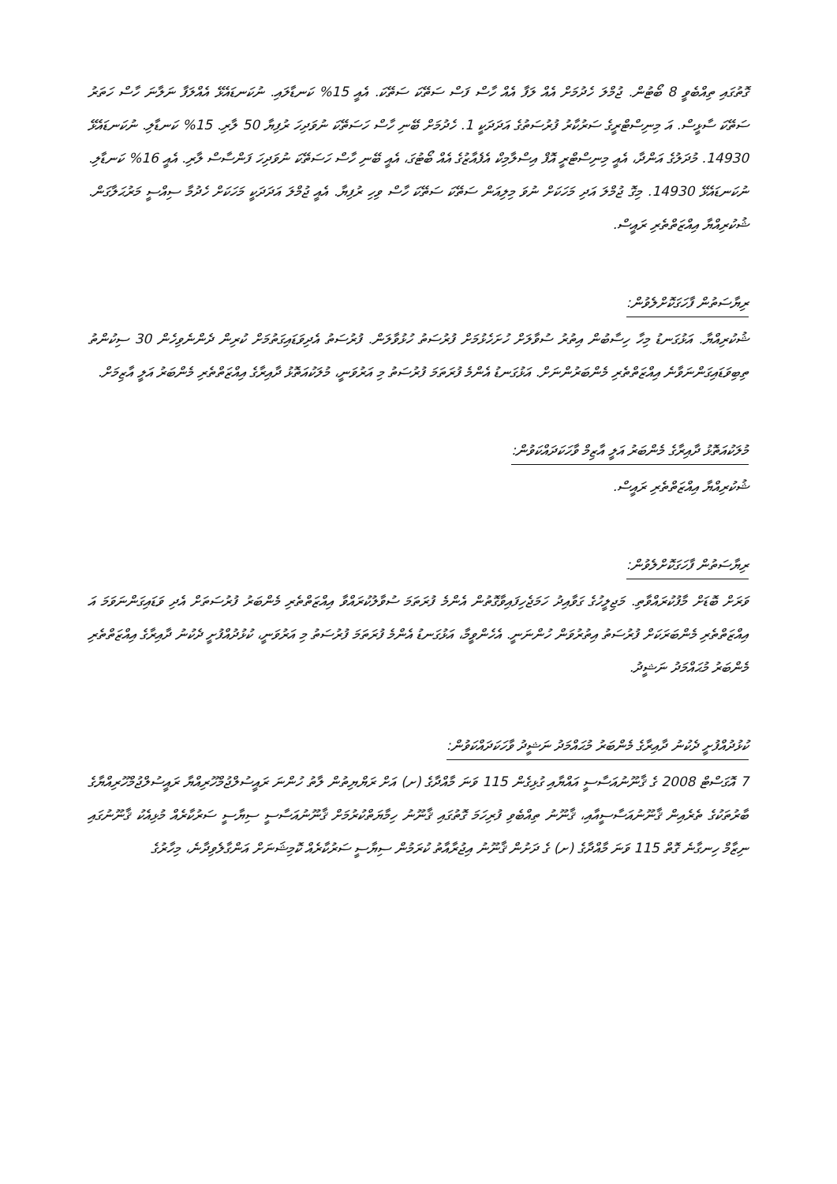ގޮތުގައި ތިއްބެވީ 8 ބޯޓުން. ޖުމްލަ ހެދުމަށް އެއް ލަފާ އެއް ހާސް ފަސް ސަތޭކަ ސަތޭކަ. އެއީ 15% ކަނޑާލައި. ނުކަނޑައެޅޭ އެއްލަފާ ނަލާނަ ހާސް ހަތަރު ސަތޭކަ ސާޅީސް. އަ މިނިސްޓްރީގެ ސަރުކާރު ފުރުސަތުގެ އަދަދަކީ 1. ހެދުމަށް ބޭނި ހާސް ހަސަތޭކަ ނުވަދިހަ ރުފިޔާ 50 ލާރި. 15% ކަނޑާލި. ނުކަނޑައެޅޭ 14930. މުދަލުގެ އަންދާ، އެއީ މިނިސްޓްރީ އޮފް އިސްލާމިކް އެފެއާޒުގެ އެއް ބޯޓުގަ، އެއީ ބޭނި ހާސް ހަސަތޭކަ ނުވަދިހަ ފަންސާސް ލާރި. އެއީ 16% ކަނޑާލި. ނުކަނޑައެޅޭ 14930. މިގޮ ޖުމްލަ އަދި މަހަކަށް ނުވަ މިލިއަން ސަތޭކަ ސަތޭކަ ހާސް ވިހި ރުފިޔާ. އެއީ ޖުމްލަ އަދަދަކީ މަހަކަށް ހެދުމާ ސިއްސީ މަރުޙަލާގަން. ޝުކުރިއްޔާ އިއްޒަތްތެރި ރައީސް.
ރިޔާސަތުން ފާހަގަކޮށްލެވުން:
ޝުކުރިއްޔާ. އަޅުގަނޑު މިހާ ހިސާބުން އިތުރު ސުވާލަށް ހުށަހެޅުމަށް ފުރުސަތު ހުޅުވާލަން. ފުރުސަތު އެދިވަޑައިގަތުމަށް ކުރިން ދެންނެވިހެން 30 ސިކުންތު ތިބިވަޑައިގަންނަވާނެ އިއްޒަތްތެރި މެންބަރުންނަށް. އަޅުގަނޑު އެންމެ ފުރަތަމަ ފުރުސަތު މި އަރުވަނީ، މުލަކުއަތޮޅު ދާއިރާގެ އިއްޒަތްތެރި މެންބަރު އަލީ އާޒިމަށް.
މުލަކުއަތޮޅު ދާއިރާގެ މެންބަރު އަލީ އާޒިމް ވާހަކަދައްކަވުން:
ޝުކުރިއްޔާ އިއްޒަތްތެރި ރައީސް.
ރިޔާސަތުން ފާހަގަކޮށްލެވުން:
ވަރަށް ބޮޑަށް މާފުކުރައްވާތި. މަޖިލީހުގެ ގަވާއިދު ހަމަޖެހިފައިވާގޮތުން އެންމެ ފުރަތަމަ ސުވާލުކުރައްވާ އިއްޒަތްތެރި މެންބަރު ފުރުސަތަށް އެދި ވަޑައިގަންނަވަމަ އަ އިއްޒަތްތެރި މެންބަރަކަށް ފުރުސަތު އިތުރުވަން ހުންނަނީ. އެހެންވީމާ، އަޅުގަނޑު އެންމެ ފުރަތަމަ ފުރުސަތު މި އަރުވަނީ، ކުޅުދުއްފުށީ ދެކުނު ދާއިރާގެ އިއްޒަތްތެރި މެންބަރު މުޙައްމަދު ނަޝީދު.
ކުޅުދުއްފުށީ ދެކުނު ދާއިރާގެ މެންބަރު މުޙައްމަދު ނަޝީދު ވާހަކަދައްކަވުން:
7 އޮގަސްޓް 2008 ގެ ޤާނޫނުއަސާސީ އައްޔާއި ގުޅިގެން 115 ވަނަ މާއްދާގެ (ށ) އަށް ރަޔްޔިތުން ލާތު ހުންނަ ރައީސުލްޖުމްހޫރިއްޔާ ރައީސުލްޖުމްހޫރިއްޔާގެ ބާރުތަކުގެ ތެރެއިން ޤާނޫނުއަސާސީއާއި، ޤާނޫނު ތިއްބެވި ފުރިހަމަ ގޮތުގައި ޤާނޫނު ހިމާޔަތްކުރުމަށް ޤާނޫނުއަސާސީ ސިޔާސީ ސަރުކާރެއް މުޅިއެކު ޤާނޫނުގައި ނިޒާމް ހިނގާނެ ގޮތް 115 ވަނަ މާއްދާގެ (ށ) ގެ ދަށުން ޤާނޫނު އިޖުރާއާތު ކުރަމުން ސިޔާސީ ސަރުކާރެއް ކޮމިޝަނަށް އަންގާލެވިދާނެ، މިހާރުގެ